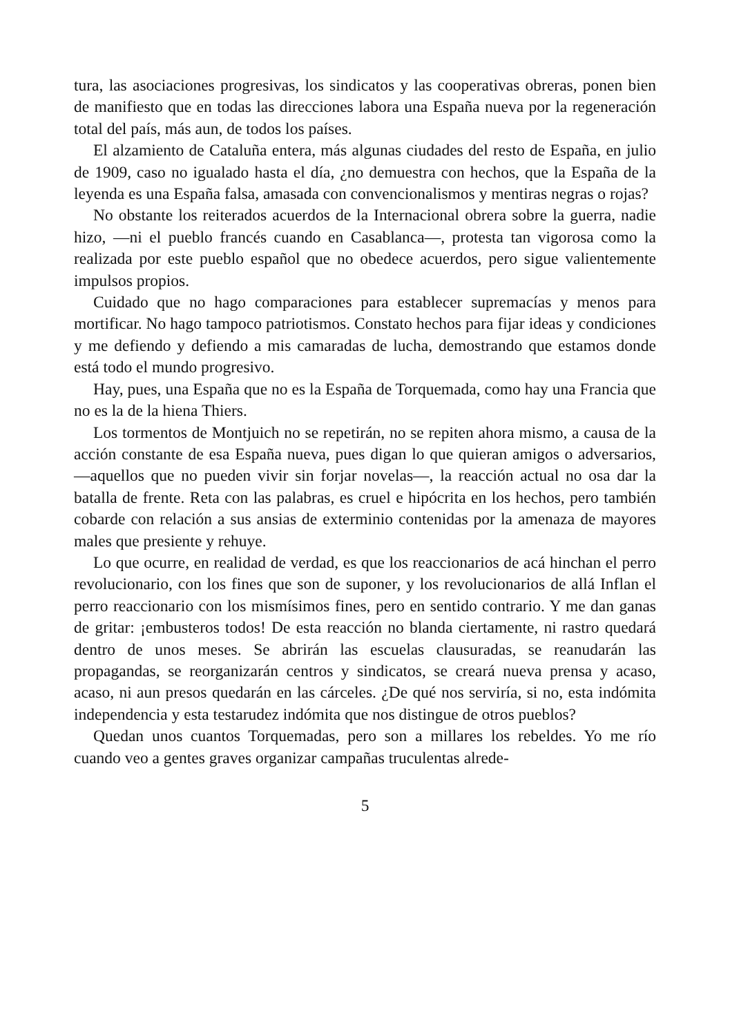tura, las asociaciones progresivas, los sindicatos y las cooperativas obreras, ponen bien de manifiesto que en todas las direcciones labora una España nueva por la regeneración total del país, más aun, de todos los países.
El alzamiento de Cataluña entera, más algunas ciudades del resto de España, en julio de 1909, caso no igualado hasta el día, ¿no demuestra con hechos, que la España de la leyenda es una España falsa, amasada con convencionalismos y mentiras negras o rojas?
No obstante los reiterados acuerdos de la Internacional obrera sobre la guerra, nadie hizo, —ni el pueblo francés cuando en Casablanca—, protesta tan vigorosa como la realizada por este pueblo español que no obedece acuerdos, pero sigue valientemente impulsos propios.
Cuidado que no hago comparaciones para establecer supremacías y menos para mortificar. No hago tampoco patriotismos. Constato hechos para fijar ideas y condiciones y me defiendo y defiendo a mis camaradas de lucha, demostrando que estamos donde está todo el mundo progresivo.
Hay, pues, una España que no es la España de Torquemada, como hay una Francia que no es la de la hiena Thiers.
Los tormentos de Montjuich no se repetirán, no se repiten ahora mismo, a causa de la acción constante de esa España nueva, pues digan lo que quieran amigos o adversarios, —aquellos que no pueden vivir sin forjar novelas—, la reacción actual no osa dar la batalla de frente. Reta con las palabras, es cruel e hipócrita en los hechos, pero también cobarde con relación a sus ansias de exterminio contenidas por la amenaza de mayores males que presiente y rehuye.
Lo que ocurre, en realidad de verdad, es que los reaccionarios de acá hinchan el perro revolucionario, con los fines que son de suponer, y los revolucionarios de allá Inflan el perro reaccionario con los mismísimos fines, pero en sentido contrario. Y me dan ganas de gritar: ¡embusteros todos! De esta reacción no blanda ciertamente, ni rastro quedará dentro de unos meses. Se abrirán las escuelas clausuradas, se reanudarán las propagandas, se reorganizarán centros y sindicatos, se creará nueva prensa y acaso, acaso, ni aun presos quedarán en las cárceles. ¿De qué nos serviría, si no, esta indómita independencia y esta testarudez indómita que nos distingue de otros pueblos?
Quedan unos cuantos Torquemadas, pero son a millares los rebeldes. Yo me río cuando veo a gentes graves organizar campañas truculentas alrede-
5